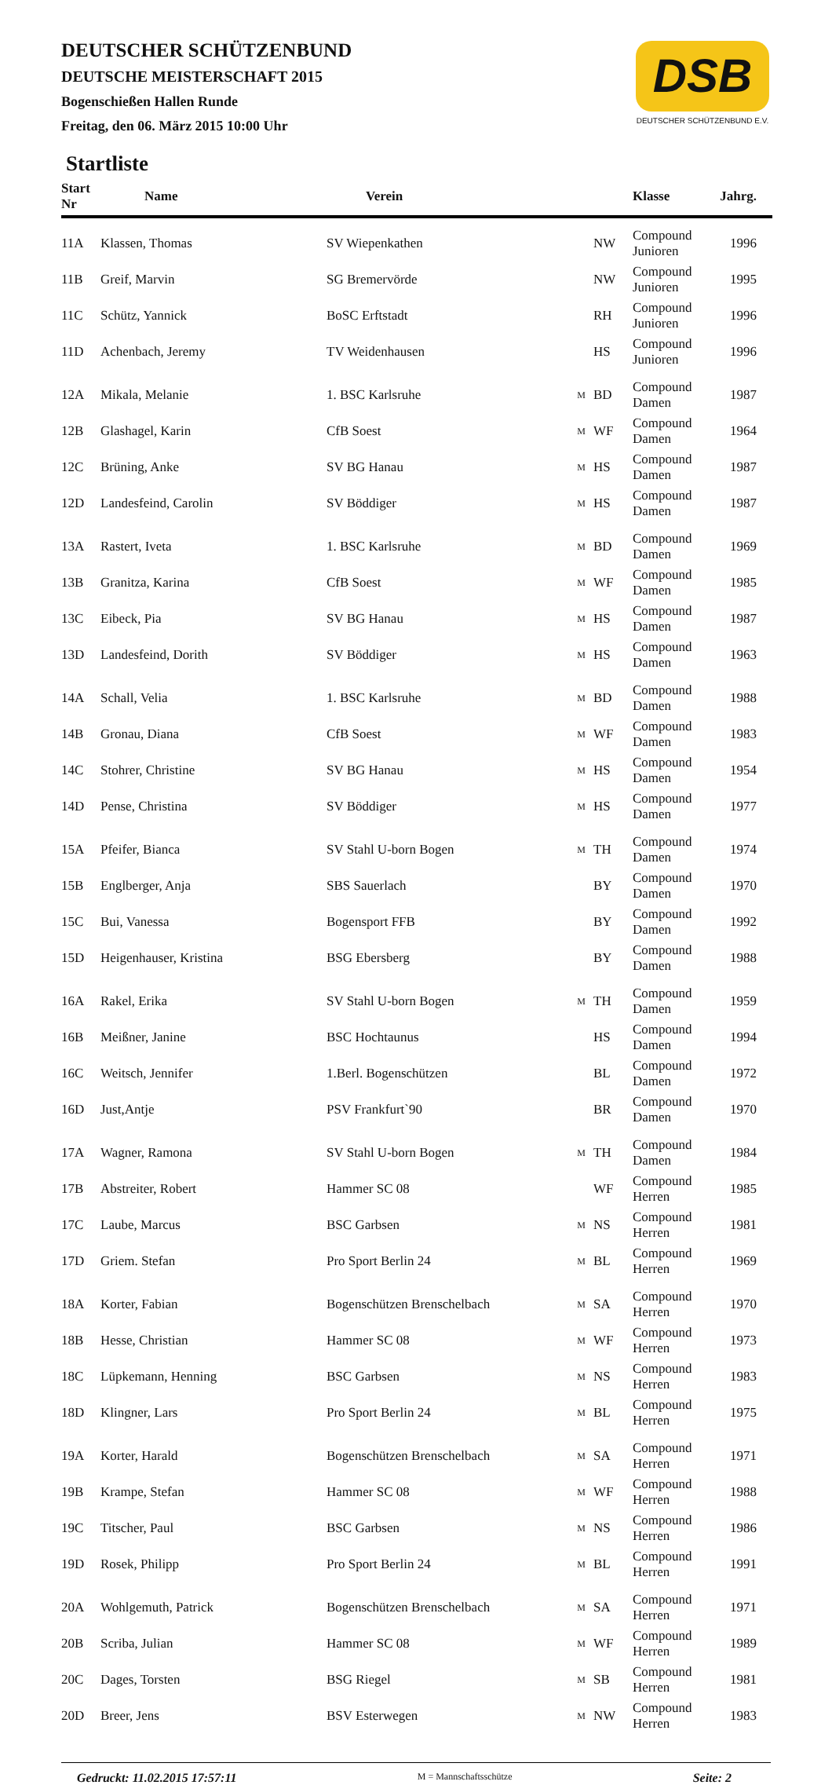DEUTSCHER SCHÜTZENBUND
DEUTSCHE MEISTERSCHAFT 2015
Bogenschießen Hallen Runde
Freitag, den 06. März 2015 10:00 Uhr
DSB
DEUTSCHER SCHÜTZENBUND E.V.
Startliste
| Start Nr | Name | Verein | | | Klasse | Jahrg. |
| --- | --- | --- | --- | --- | --- | --- |
| 11A | Klassen, Thomas | SV Wiepenkathen | | NW | Compound Junioren | 1996 |
| 11B | Greif, Marvin | SG Bremervörde | | NW | Compound Junioren | 1995 |
| 11C | Schütz, Yannick | BoSC Erftstadt | | RH | Compound Junioren | 1996 |
| 11D | Achenbach, Jeremy | TV Weidenhausen | | HS | Compound Junioren | 1996 |
| 12A | Mikala, Melanie | 1. BSC Karlsruhe | M | BD | Compound Damen | 1987 |
| 12B | Glashagel, Karin | CfB Soest | M | WF | Compound Damen | 1964 |
| 12C | Brüning, Anke | SV BG Hanau | M | HS | Compound Damen | 1987 |
| 12D | Landesfeind, Carolin | SV Böddiger | M | HS | Compound Damen | 1987 |
| 13A | Rastert, Iveta | 1. BSC Karlsruhe | M | BD | Compound Damen | 1969 |
| 13B | Granitza, Karina | CfB Soest | M | WF | Compound Damen | 1985 |
| 13C | Eibeck, Pia | SV BG Hanau | M | HS | Compound Damen | 1987 |
| 13D | Landesfeind, Dorith | SV Böddiger | M | HS | Compound Damen | 1963 |
| 14A | Schall, Velia | 1. BSC Karlsruhe | M | BD | Compound Damen | 1988 |
| 14B | Gronau, Diana | CfB Soest | M | WF | Compound Damen | 1983 |
| 14C | Stohrer, Christine | SV BG Hanau | M | HS | Compound Damen | 1954 |
| 14D | Pense, Christina | SV Böddiger | M | HS | Compound Damen | 1977 |
| 15A | Pfeifer, Bianca | SV Stahl U-born Bogen | M | TH | Compound Damen | 1974 |
| 15B | Englberger, Anja | SBS Sauerlach | | BY | Compound Damen | 1970 |
| 15C | Bui, Vanessa | Bogensport FFB | | BY | Compound Damen | 1992 |
| 15D | Heigenhauser, Kristina | BSG Ebersberg | | BY | Compound Damen | 1988 |
| 16A | Rakel, Erika | SV Stahl U-born Bogen | M | TH | Compound Damen | 1959 |
| 16B | Meißner, Janine | BSC Hochtaunus | | HS | Compound Damen | 1994 |
| 16C | Weitsch, Jennifer | 1.Berl. Bogenschützen | | BL | Compound Damen | 1972 |
| 16D | Just,Antje | PSV Frankfurt`90 | | BR | Compound Damen | 1970 |
| 17A | Wagner, Ramona | SV Stahl U-born Bogen | M | TH | Compound Damen | 1984 |
| 17B | Abstreiter, Robert | Hammer SC 08 | | WF | Compound Herren | 1985 |
| 17C | Laube, Marcus | BSC Garbsen | M | NS | Compound Herren | 1981 |
| 17D | Griem. Stefan | Pro Sport Berlin 24 | M | BL | Compound Herren | 1969 |
| 18A | Korter, Fabian | Bogenschützen Brenschelbach | M | SA | Compound Herren | 1970 |
| 18B | Hesse, Christian | Hammer SC 08 | M | WF | Compound Herren | 1973 |
| 18C | Lüpkemann, Henning | BSC Garbsen | M | NS | Compound Herren | 1983 |
| 18D | Klingner, Lars | Pro Sport Berlin 24 | M | BL | Compound Herren | 1975 |
| 19A | Korter, Harald | Bogenschützen Brenschelbach | M | SA | Compound Herren | 1971 |
| 19B | Krampe, Stefan | Hammer SC 08 | M | WF | Compound Herren | 1988 |
| 19C | Titscher, Paul | BSC Garbsen | M | NS | Compound Herren | 1986 |
| 19D | Rosek, Philipp | Pro Sport Berlin 24 | M | BL | Compound Herren | 1991 |
| 20A | Wohlgemuth, Patrick | Bogenschützen Brenschelbach | M | SA | Compound Herren | 1971 |
| 20B | Scriba, Julian | Hammer SC 08 | M | WF | Compound Herren | 1989 |
| 20C | Dages, Torsten | BSG Riegel | M | SB | Compound Herren | 1981 |
| 20D | Breer, Jens | BSV Esterwegen | M | NW | Compound Herren | 1983 |
Gedruckt: 11.02.2015 17:57:11 M = Mannschaftsschütze Seite: 2